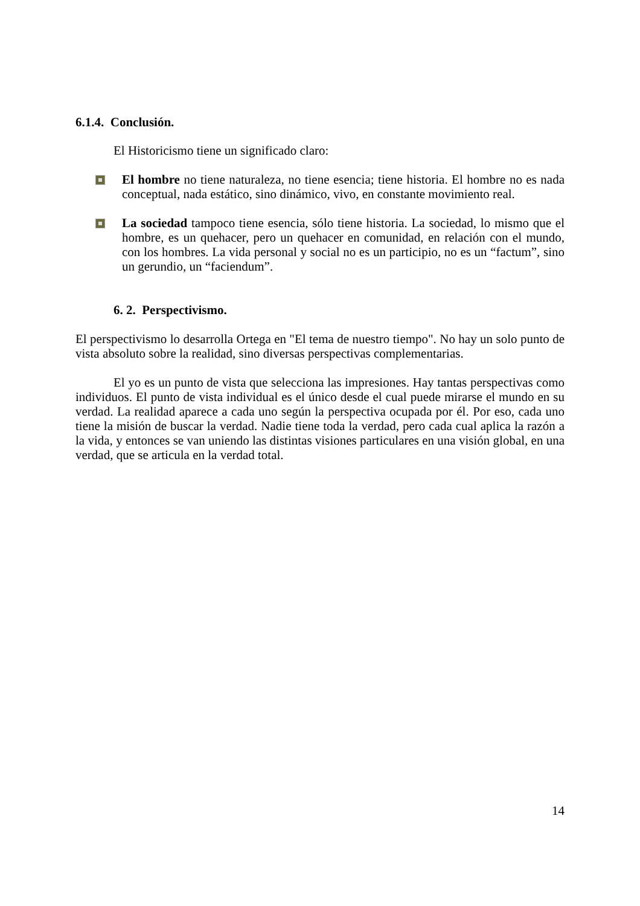6.1.4. Conclusión.
El Historicismo tiene un significado claro:
El hombre no tiene naturaleza, no tiene esencia; tiene historia. El hombre no es nada conceptual, nada estático, sino dinámico, vivo, en constante movimiento real.
La sociedad tampoco tiene esencia, sólo tiene historia. La sociedad, lo mismo que el hombre, es un quehacer, pero un quehacer en comunidad, en relación con el mundo, con los hombres. La vida personal y social no es un participio, no es un “factum”, sino un gerundio, un “faciendum”.
6. 2. Perspectivismo.
El perspectivismo lo desarrolla Ortega en "El tema de nuestro tiempo". No hay un solo punto de vista absoluto sobre la realidad, sino diversas perspectivas complementarias.
El yo es un punto de vista que selecciona las impresiones. Hay tantas perspectivas como individuos. El punto de vista individual es el único desde el cual puede mirarse el mundo en su verdad. La realidad aparece a cada uno según la perspectiva ocupada por él. Por eso, cada uno tiene la misión de buscar la verdad. Nadie tiene toda la verdad, pero cada cual aplica la razón a la vida, y entonces se van uniendo las distintas visiones particulares en una visión global, en una verdad, que se articula en la verdad total.
14